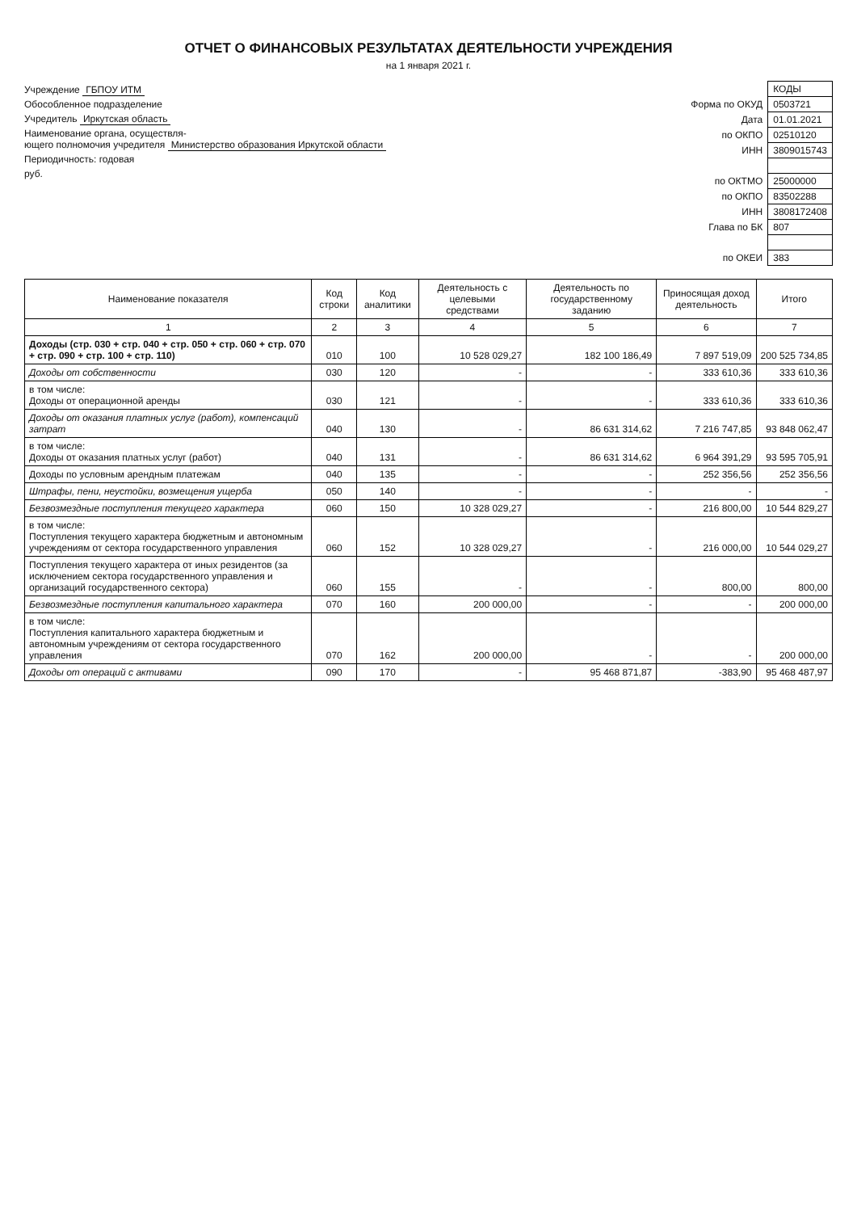ОТЧЕТ О ФИНАНСОВЫХ РЕЗУЛЬТАТАХ ДЕЯТЕЛЬНОСТИ УЧРЕЖДЕНИЯ
на 1 января 2021 г.
Учреждение ГБПОУ ИТМ
Обособленное подразделение
Учредитель Иркутская область
Наименование органа, осуществля-
ющего полномочия учредителя Министерство образования Иркутской области
Периодичность: годовая
руб.
| | КОДЫ |
| Форма по ОКУД | 0503721 |
| Дата | 01.01.2021 |
| по ОКПО | 02510120 |
| ИНН | 3809015743 |
| по ОКТМО | 25000000 |
| по ОКПО | 83502288 |
| ИНН | 3808172408 |
| Глава по БК | 807 |
| по ОКЕИ | 383 |
| Наименование показателя | Код строки | Код аналитики | Деятельность с целевыми средствами | Деятельность по государственному заданию | Приносящая доход деятельность | Итого |
| --- | --- | --- | --- | --- | --- | --- |
| 1 | 2 | 3 | 4 | 5 | 6 | 7 |
| Доходы (стр. 030 + стр. 040 + стр. 050 + стр. 060 + стр. 070 + стр. 090 + стр. 100 + стр. 110) | 010 | 100 | 10 528 029,27 | 182 100 186,49 | 7 897 519,09 | 200 525 734,85 |
| Доходы от собственности | 030 | 120 | - | - | 333 610,36 | 333 610,36 |
| в том числе: Доходы от операционной аренды | 030 | 121 | - | - | 333 610,36 | 333 610,36 |
| Доходы от оказания платных услуг (работ), компенсаций затрат | 040 | 130 | - | 86 631 314,62 | 7 216 747,85 | 93 848 062,47 |
| в том числе: Доходы от оказания платных услуг (работ) | 040 | 131 | - | 86 631 314,62 | 6 964 391,29 | 93 595 705,91 |
| Доходы по условным арендным платежам | 040 | 135 | - | - | 252 356,56 | 252 356,56 |
| Штрафы, пени, неустойки, возмещения ущерба | 050 | 140 | - | - | - | - |
| Безвозмездные поступления текущего характера | 060 | 150 | 10 328 029,27 | - | 216 800,00 | 10 544 829,27 |
| в том числе: Поступления текущего характера бюджетным и автономным учреждениям от сектора государственного управления | 060 | 152 | 10 328 029,27 | - | 216 000,00 | 10 544 029,27 |
| Поступления текущего характера от иных резидентов (за исключением сектора государственного управления и организаций государственного сектора) | 060 | 155 | - | - | 800,00 | 800,00 |
| Безвозмездные поступления капитального характера | 070 | 160 | 200 000,00 | - | - | 200 000,00 |
| в том числе: Поступления капитального характера бюджетным и автономным учреждениям от сектора государственного управления | 070 | 162 | 200 000,00 | - | - | 200 000,00 |
| Доходы от операций с активами | 090 | 170 | - | 95 468 871,87 | -383,90 | 95 468 487,97 |